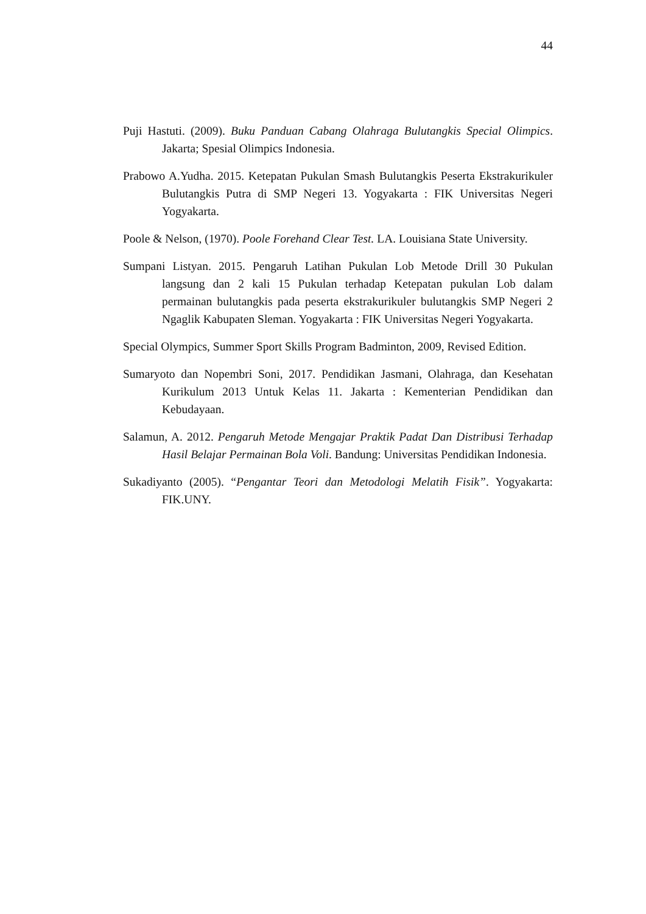44
Puji Hastuti. (2009). Buku Panduan Cabang Olahraga Bulutangkis Special Olimpics. Jakarta; Spesial Olimpics Indonesia.
Prabowo A.Yudha. 2015. Ketepatan Pukulan Smash Bulutangkis Peserta Ekstrakurikuler Bulutangkis Putra di SMP Negeri 13. Yogyakarta : FIK Universitas Negeri Yogyakarta.
Poole & Nelson, (1970). Poole Forehand Clear Test. LA. Louisiana State University.
Sumpani Listyan. 2015. Pengaruh Latihan Pukulan Lob Metode Drill 30 Pukulan langsung dan 2 kali 15 Pukulan terhadap Ketepatan pukulan Lob dalam permainan bulutangkis pada peserta ekstrakurikuler bulutangkis SMP Negeri 2 Ngaglik Kabupaten Sleman. Yogyakarta : FIK Universitas Negeri Yogyakarta.
Special Olympics, Summer Sport Skills Program Badminton, 2009, Revised Edition.
Sumaryoto dan Nopembri Soni, 2017. Pendidikan Jasmani, Olahraga, dan Kesehatan Kurikulum 2013 Untuk Kelas 11. Jakarta : Kementerian Pendidikan dan Kebudayaan.
Salamun, A. 2012. Pengaruh Metode Mengajar Praktik Padat Dan Distribusi Terhadap Hasil Belajar Permainan Bola Voli. Bandung: Universitas Pendidikan Indonesia.
Sukadiyanto (2005). “Pengantar Teori dan Metodologi Melatih Fisik”. Yogyakarta: FIK.UNY.